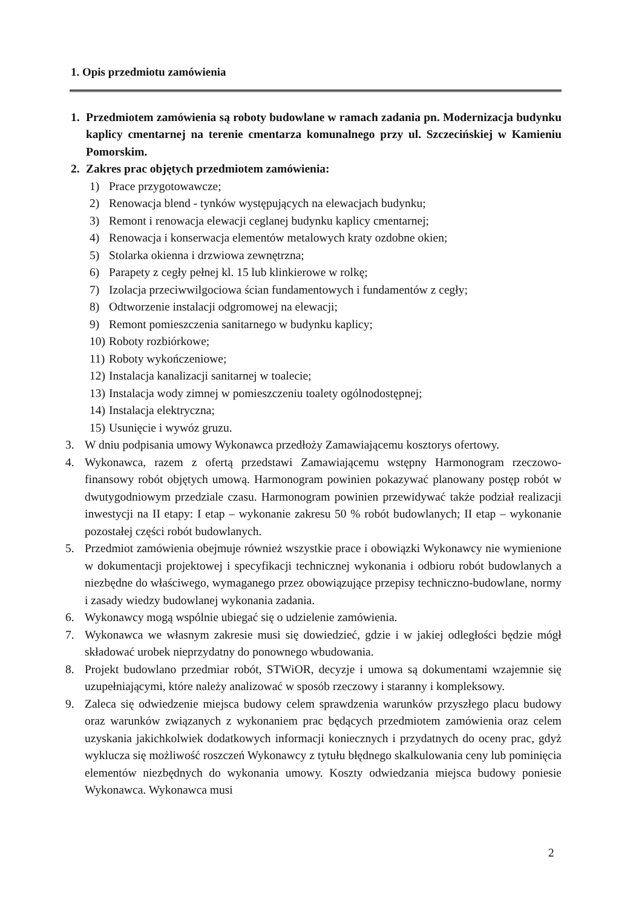1. Opis przedmiotu zamówienia
1. Przedmiotem zamówienia są roboty budowlane w ramach zadania pn. Modernizacja budynku kaplicy cmentarnej na terenie cmentarza komunalnego przy ul. Szczecińskiej w Kamieniu Pomorskim.
2. Zakres prac objętych przedmiotem zamówienia:
1) Prace przygotowawcze;
2) Renowacja blend - tynków występujących na elewacjach budynku;
3) Remont i renowacja elewacji ceglanej budynku kaplicy cmentarnej;
4) Renowacja i konserwacja elementów metalowych kraty ozdobne okien;
5) Stolarka okienna i drzwiowa zewnętrzna;
6) Parapety z cegły pełnej kl. 15 lub klinkierowe w rolkę;
7) Izolacja przeciwwilgociowa ścian fundamentowych i fundamentów z cegły;
8) Odtworzenie instalacji odgromowej na elewacji;
9) Remont pomieszczenia sanitarnego w budynku kaplicy;
10) Roboty rozbiórkowe;
11) Roboty wykończeniowe;
12) Instalacja kanalizacji sanitarnej w toalecie;
13) Instalacja wody zimnej w pomieszczeniu toalety ogólnodostępnej;
14) Instalacja elektryczna;
15) Usunięcie i wywóz gruzu.
3. W dniu podpisania umowy Wykonawca przedłoży Zamawiającemu kosztorys ofertowy.
4. Wykonawca, razem z ofertą przedstawi Zamawiającemu wstępny Harmonogram rzeczowo-finansowy robót objętych umową. Harmonogram powinien pokazywać planowany postęp robót w dwutygodniowym przedziale czasu. Harmonogram powinien przewidywać także podział realizacji inwestycji na II etapy: I etap – wykonanie zakresu 50 % robót budowlanych; II etap – wykonanie pozostałej części robót budowlanych.
5. Przedmiot zamówienia obejmuje również wszystkie prace i obowiązki Wykonawcy nie wymienione w dokumentacji projektowej i specyfikacji technicznej wykonania i odbioru robót budowlanych a niezbędne do właściwego, wymaganego przez obowiązujące przepisy techniczno-budowlane, normy i zasady wiedzy budowlanej wykonania zadania.
6. Wykonawcy mogą wspólnie ubiegać się o udzielenie zamówienia.
7. Wykonawca we własnym zakresie musi się dowiedzieć, gdzie i w jakiej odległości będzie mógł składować urobek nieprzydatny do ponownego wbudowania.
8. Projekt budowlano przedmiar robót, STWiOR, decyzje i umowa są dokumentami wzajemnie się uzupełniającymi, które należy analizować w sposób rzeczowy i staranny i kompleksowy.
9. Zaleca się odwiedzenie miejsca budowy celem sprawdzenia warunków przyszłego placu budowy oraz warunków związanych z wykonaniem prac będących przedmiotem zamówienia oraz celem uzyskania jakichkolwiek dodatkowych informacji koniecznych i przydatnych do oceny prac, gdyż wyklucza się możliwość roszczeń Wykonawcy z tytułu błędnego skalkulowania ceny lub pominięcia elementów niezbędnych do wykonania umowy. Koszty odwiedzania miejsca budowy poniesie Wykonawca. Wykonawca musi
2